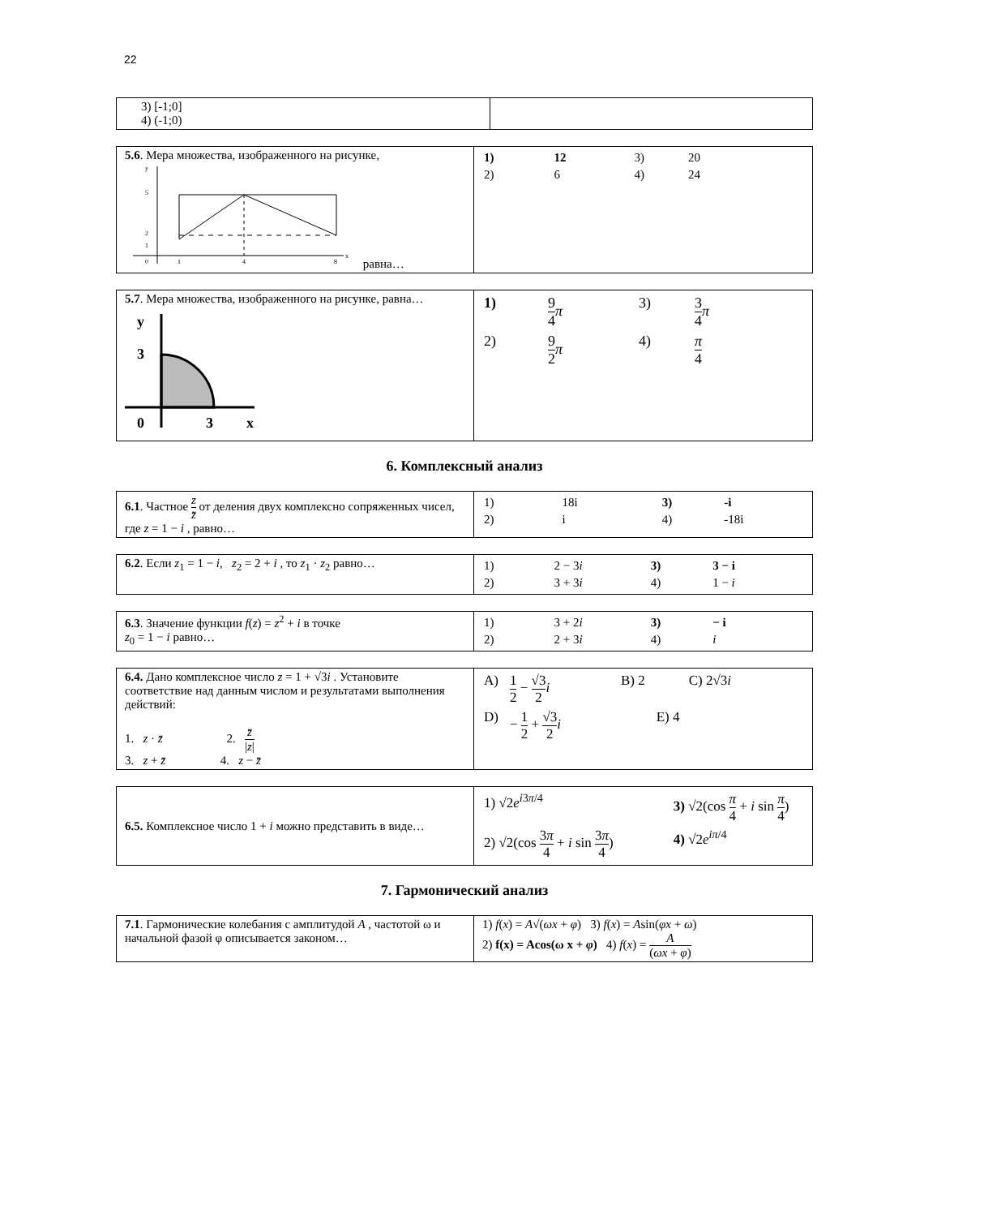22
| 3) [-1;0] 4) (-1;0) | |
| 5.6 . Мера множества, изображенного на рисунке, 5 2 1 0 1 4 8 y x равна… | / 1) / 12 / 3) / 20 / / 2) / 6 / 4) / 24 / |
| 5.7 . Мера множества, изображенного на рисунке, равна… y 3 0 3 x | / 1) / 9 4 π / 3) / 3 4 π / / 2) / 9 2 π / 4) / π 4 / |
6. Комплексный анализ
| 6.1 . Частное z z̄ от деления двух комплексно сопряженных чисел, где z = 1 − i , равно… | / 1) / 18i / 3) / -i / / 2) / i / 4) / -18i / |
| 6.2 . Если z<sub>1</sub> = 1 − i , z<sub>2</sub> = 2 + i , то z<sub>1</sub> · z<sub>2</sub> равно… | / 1) / 2 − 3 i / 3) / 3 − i / / 2) / 3 + 3 i / 4) / 1 − i / |
| 6.3 . Значение функции f ( z ) = z<sup>2</sup> + i в точке z<sub>0</sub> = 1 − i равно… | / 1) / 3 + 2 i / 3) / − i / / 2) / 2 + 3 i / 4) / i / |
| 6.4. Дано комплексное число z = 1 + √3 i . Установите соответствие над данным числом и результатами выполнения действий: 1. z · z̄ 2. z̄ / z / 3. z + z̄ 4. z − z̄ | / A) / 1 2 − √3 2 i / B) 2 / C) 2√3 i / / D) / − 1 2 + √3 2 i / / E) 4 / |
| 6.5. Комплексное число 1 + i можно представить в виде… | / 1) √2 e<sup>i3π/4</sup> / 3) √2(cos π 4 + i sin π 4 ) / / 2) √2(cos 3 π 4 + i sin 3 π 4 ) / 4) √2 e<sup>iπ/4</sup> / |
7. Гармонический анализ
| 7.1 . Гармонические колебания с амплитудой A , частотой ω и начальной фазой φ описывается законом… | 1) f ( x ) = A √( ωx + φ ) 3) f ( x ) = A sin( φx + ω ) 2) f(x) = Acos(ω x + φ ) 4) f ( x ) = A ( ωx + φ ) |